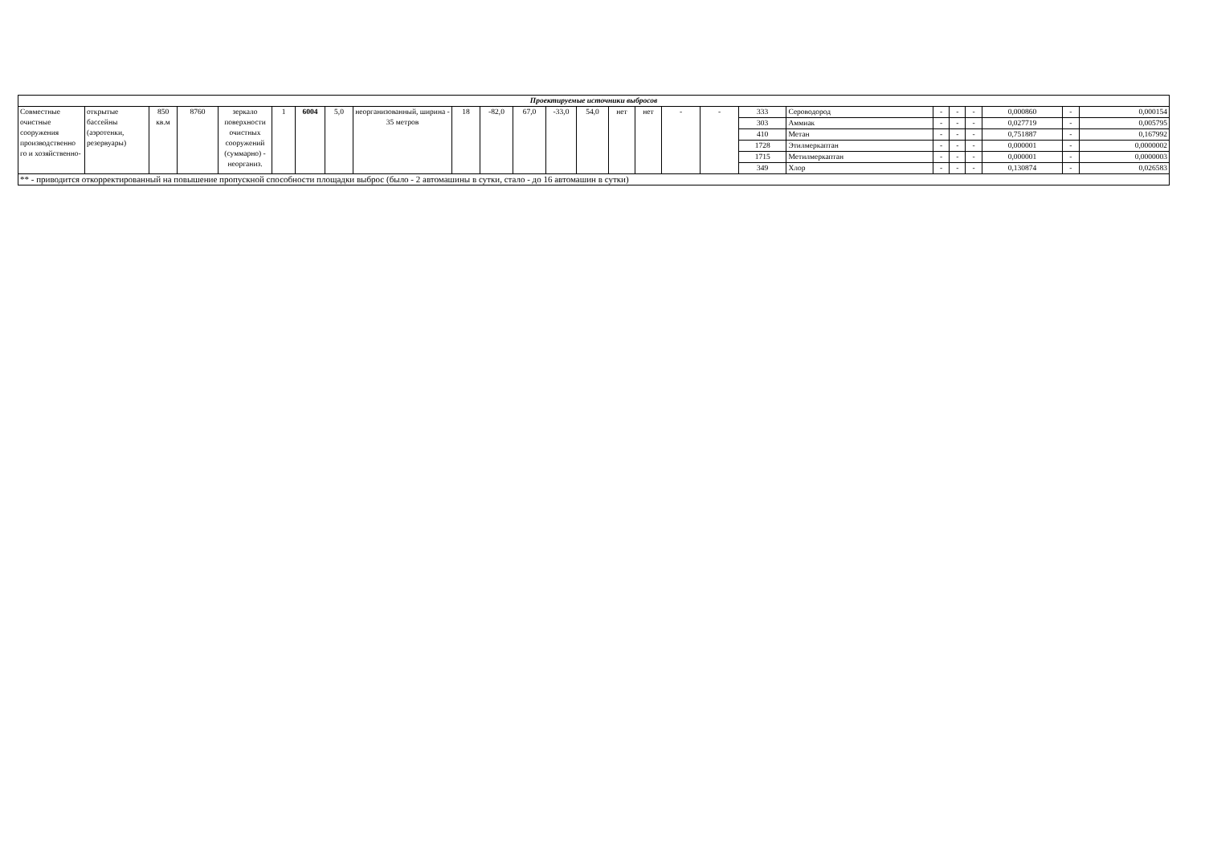| Проектируемые источники выбросов | | | | | | | | | | | | | | | | | | | | | | | | | |
| Совместные очистные сооружения производственно го и хозяйственно- | открытые бассейны (аэротенки, резервуары) | 850 кв.м | 8760 | зеркало поверхности очистных сооружений (суммарно) - неорганиз. | 1 | 6004 | 5,0 | неорганизованный, ширина - 35 метров | 18 | -82,0 | 67,0 | -33,0 | 54,0 | нет | нет | - | - | 333 | Сероводород | - | - | - | 0,000860 | - | 0,000154 |
| | | | | | | | | | | | | | | | | | | 303 | Аммиак | - | - | - | 0,027719 | - | 0,005795 |
| | | | | | | | | | | | | | | | | | | 410 | Метан | - | - | - | 0,751887 | - | 0,167992 |
| | | | | | | | | | | | | | | | | | | 1728 | Этилмеркаптан | - | - | - | 0,000001 | - | 0,0000002 |
| | | | | | | | | | | | | | | | | | | 1715 | Метилмеркаптан | - | - | - | 0,000001 | - | 0,0000003 |
| | | | | | | | | | | | | | | | | | | 349 | Хлор | - | - | - | 0,130874 | - | 0,026583 |
| ** - приводится откорректированный на повышение пропускной способности площадки выброс (было - 2 автомашины в сутки, стало - до 16 автомашин в сутки) | | | | | | | | | | | | | | | | | | | | | | | | | |